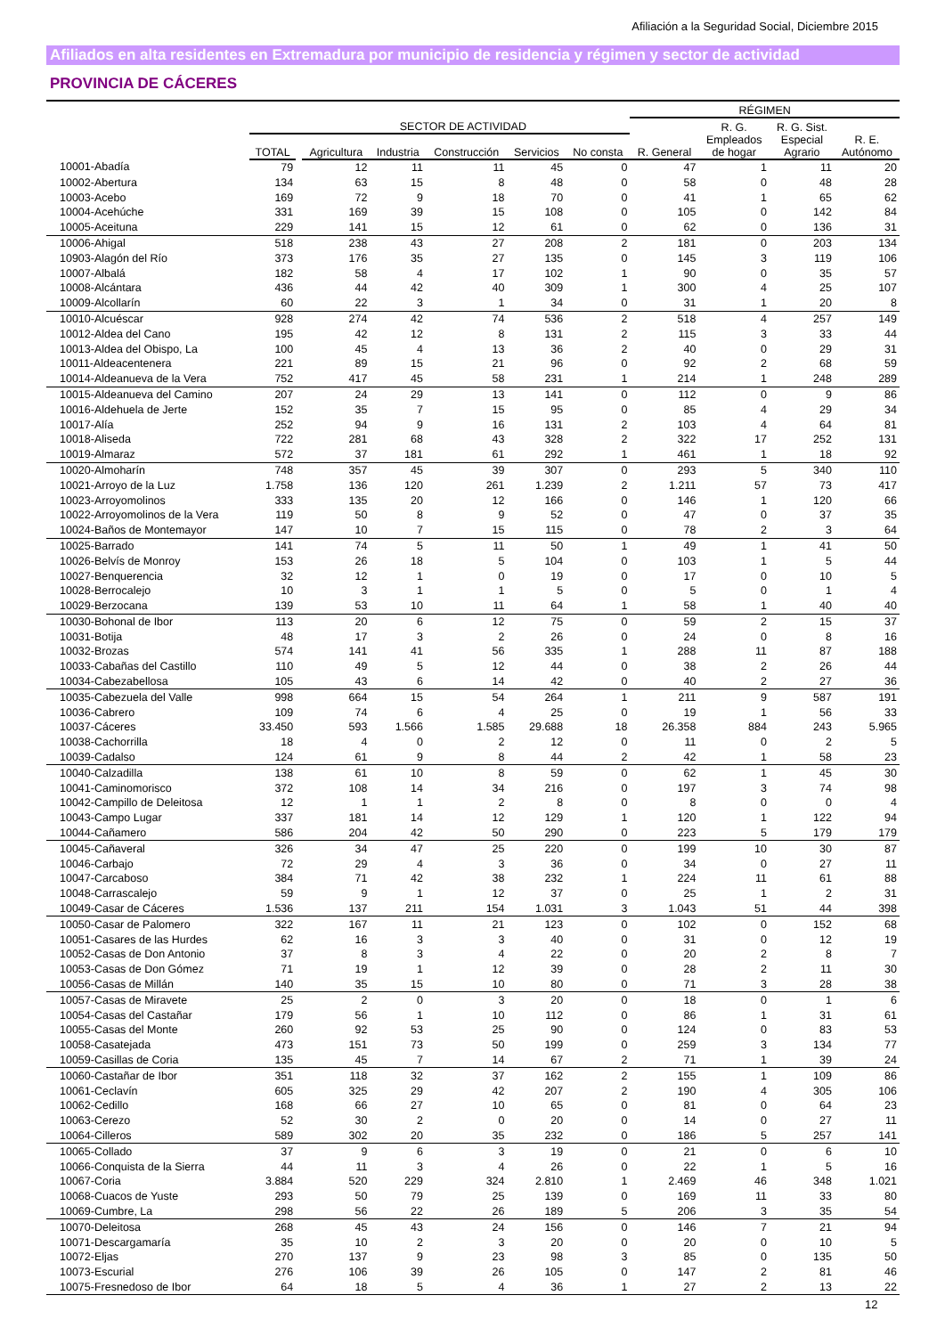Afiliación a la Seguridad Social, Diciembre 2015
Afiliados en alta residentes en Extremadura por municipio de residencia y régimen y sector de actividad
PROVINCIA DE CÁCERES
| | | | | | | | | RÉGIMEN | | | |
| --- | --- | --- | --- | --- | --- | --- | --- | --- | --- | --- | --- |
| | | SECTOR DE ACTIVIDAD | | | | | | | R. G. | R. G. Sist. | |
| | TOTAL | | Agricultura | Industria | Construcción | Servicios | No consta | R. General | Empleados de hogar | Especial Agrario | R. E. Autónomo |
| 10001-Abadía | 79 | | 12 | 11 | 11 | 45 | 0 | 47 | 1 | 11 | 20 |
| 10002-Abertura | 134 | | 63 | 15 | 8 | 48 | 0 | 58 | 0 | 48 | 28 |
| 10003-Acebo | 169 | | 72 | 9 | 18 | 70 | 0 | 41 | 1 | 65 | 62 |
| 10004-Acehúche | 331 | | 169 | 39 | 15 | 108 | 0 | 105 | 0 | 142 | 84 |
| 10005-Aceituna | 229 | | 141 | 15 | 12 | 61 | 0 | 62 | 0 | 136 | 31 |
| 10006-Ahigal | 518 | | 238 | 43 | 27 | 208 | 2 | 181 | 0 | 203 | 134 |
| 10903-Alagón del Río | 373 | | 176 | 35 | 27 | 135 | 0 | 145 | 3 | 119 | 106 |
| 10007-Albalá | 182 | | 58 | 4 | 17 | 102 | 1 | 90 | 0 | 35 | 57 |
| 10008-Alcántara | 436 | | 44 | 42 | 40 | 309 | 1 | 300 | 4 | 25 | 107 |
| 10009-Alcollarín | 60 | | 22 | 3 | 1 | 34 | 0 | 31 | 1 | 20 | 8 |
| 10010-Alcuéscar | 928 | | 274 | 42 | 74 | 536 | 2 | 518 | 4 | 257 | 149 |
| 10012-Aldea del Cano | 195 | | 42 | 12 | 8 | 131 | 2 | 115 | 3 | 33 | 44 |
| 10013-Aldea del Obispo, La | 100 | | 45 | 4 | 13 | 36 | 2 | 40 | 0 | 29 | 31 |
| 10011-Aldeacentenera | 221 | | 89 | 15 | 21 | 96 | 0 | 92 | 2 | 68 | 59 |
| 10014-Aldeanueva de la Vera | 752 | | 417 | 45 | 58 | 231 | 1 | 214 | 1 | 248 | 289 |
| 10015-Aldeanueva del Camino | 207 | | 24 | 29 | 13 | 141 | 0 | 112 | 0 | 9 | 86 |
| 10016-Aldehuela de Jerte | 152 | | 35 | 7 | 15 | 95 | 0 | 85 | 4 | 29 | 34 |
| 10017-Alía | 252 | | 94 | 9 | 16 | 131 | 2 | 103 | 4 | 64 | 81 |
| 10018-Aliseda | 722 | | 281 | 68 | 43 | 328 | 2 | 322 | 17 | 252 | 131 |
| 10019-Almaraz | 572 | | 37 | 181 | 61 | 292 | 1 | 461 | 1 | 18 | 92 |
| 10020-Almoharín | 748 | | 357 | 45 | 39 | 307 | 0 | 293 | 5 | 340 | 110 |
| 10021-Arroyo de la Luz | 1.758 | | 136 | 120 | 261 | 1.239 | 2 | 1.211 | 57 | 73 | 417 |
| 10023-Arroyomolinos | 333 | | 135 | 20 | 12 | 166 | 0 | 146 | 1 | 120 | 66 |
| 10022-Arroyomolinos de la Vera | 119 | | 50 | 8 | 9 | 52 | 0 | 47 | 0 | 37 | 35 |
| 10024-Baños de Montemayor | 147 | | 10 | 7 | 15 | 115 | 0 | 78 | 2 | 3 | 64 |
| 10025-Barrado | 141 | | 74 | 5 | 11 | 50 | 1 | 49 | 1 | 41 | 50 |
| 10026-Belvís de Monroy | 153 | | 26 | 18 | 5 | 104 | 0 | 103 | 1 | 5 | 44 |
| 10027-Benquerencia | 32 | | 12 | 1 | 0 | 19 | 0 | 17 | 0 | 10 | 5 |
| 10028-Berrocalejo | 10 | | 3 | 1 | 1 | 5 | 0 | 5 | 0 | 1 | 4 |
| 10029-Berzocana | 139 | | 53 | 10 | 11 | 64 | 1 | 58 | 1 | 40 | 40 |
| 10030-Bohonal de Ibor | 113 | | 20 | 6 | 12 | 75 | 0 | 59 | 2 | 15 | 37 |
| 10031-Botija | 48 | | 17 | 3 | 2 | 26 | 0 | 24 | 0 | 8 | 16 |
| 10032-Brozas | 574 | | 141 | 41 | 56 | 335 | 1 | 288 | 11 | 87 | 188 |
| 10033-Cabañas del Castillo | 110 | | 49 | 5 | 12 | 44 | 0 | 38 | 2 | 26 | 44 |
| 10034-Cabezabellosa | 105 | | 43 | 6 | 14 | 42 | 0 | 40 | 2 | 27 | 36 |
| 10035-Cabezuela del Valle | 998 | | 664 | 15 | 54 | 264 | 1 | 211 | 9 | 587 | 191 |
| 10036-Cabrero | 109 | | 74 | 6 | 4 | 25 | 0 | 19 | 1 | 56 | 33 |
| 10037-Cáceres | 33.450 | | 593 | 1.566 | 1.585 | 29.688 | 18 | 26.358 | 884 | 243 | 5.965 |
| 10038-Cachorrilla | 18 | | 4 | 0 | 2 | 12 | 0 | 11 | 0 | 2 | 5 |
| 10039-Cadalso | 124 | | 61 | 9 | 8 | 44 | 2 | 42 | 1 | 58 | 23 |
| 10040-Calzadilla | 138 | | 61 | 10 | 8 | 59 | 0 | 62 | 1 | 45 | 30 |
| 10041-Caminomorisco | 372 | | 108 | 14 | 34 | 216 | 0 | 197 | 3 | 74 | 98 |
| 10042-Campillo de Deleitosa | 12 | | 1 | 1 | 2 | 8 | 0 | 8 | 0 | 0 | 4 |
| 10043-Campo Lugar | 337 | | 181 | 14 | 12 | 129 | 1 | 120 | 1 | 122 | 94 |
| 10044-Cañamero | 586 | | 204 | 42 | 50 | 290 | 0 | 223 | 5 | 179 | 179 |
| 10045-Cañaveral | 326 | | 34 | 47 | 25 | 220 | 0 | 199 | 10 | 30 | 87 |
| 10046-Carbajo | 72 | | 29 | 4 | 3 | 36 | 0 | 34 | 0 | 27 | 11 |
| 10047-Carcaboso | 384 | | 71 | 42 | 38 | 232 | 1 | 224 | 11 | 61 | 88 |
| 10048-Carrascalejo | 59 | | 9 | 1 | 12 | 37 | 0 | 25 | 1 | 2 | 31 |
| 10049-Casar de Cáceres | 1.536 | | 137 | 211 | 154 | 1.031 | 3 | 1.043 | 51 | 44 | 398 |
| 10050-Casar de Palomero | 322 | | 167 | 11 | 21 | 123 | 0 | 102 | 0 | 152 | 68 |
| 10051-Casares de las Hurdes | 62 | | 16 | 3 | 3 | 40 | 0 | 31 | 0 | 12 | 19 |
| 10052-Casas de Don Antonio | 37 | | 8 | 3 | 4 | 22 | 0 | 20 | 2 | 8 | 7 |
| 10053-Casas de Don Gómez | 71 | | 19 | 1 | 12 | 39 | 0 | 28 | 2 | 11 | 30 |
| 10056-Casas de Millán | 140 | | 35 | 15 | 10 | 80 | 0 | 71 | 3 | 28 | 38 |
| 10057-Casas de Miravete | 25 | | 2 | 0 | 3 | 20 | 0 | 18 | 0 | 1 | 6 |
| 10054-Casas del Castañar | 179 | | 56 | 1 | 10 | 112 | 0 | 86 | 1 | 31 | 61 |
| 10055-Casas del Monte | 260 | | 92 | 53 | 25 | 90 | 0 | 124 | 0 | 83 | 53 |
| 10058-Casatejada | 473 | | 151 | 73 | 50 | 199 | 0 | 259 | 3 | 134 | 77 |
| 10059-Casillas de Coria | 135 | | 45 | 7 | 14 | 67 | 2 | 71 | 1 | 39 | 24 |
| 10060-Castañar de Ibor | 351 | | 118 | 32 | 37 | 162 | 2 | 155 | 1 | 109 | 86 |
| 10061-Ceclavín | 605 | | 325 | 29 | 42 | 207 | 2 | 190 | 4 | 305 | 106 |
| 10062-Cedillo | 168 | | 66 | 27 | 10 | 65 | 0 | 81 | 0 | 64 | 23 |
| 10063-Cerezo | 52 | | 30 | 2 | 0 | 20 | 0 | 14 | 0 | 27 | 11 |
| 10064-Cilleros | 589 | | 302 | 20 | 35 | 232 | 0 | 186 | 5 | 257 | 141 |
| 10065-Collado | 37 | | 9 | 6 | 3 | 19 | 0 | 21 | 0 | 6 | 10 |
| 10066-Conquista de la Sierra | 44 | | 11 | 3 | 4 | 26 | 0 | 22 | 1 | 5 | 16 |
| 10067-Coria | 3.884 | | 520 | 229 | 324 | 2.810 | 1 | 2.469 | 46 | 348 | 1.021 |
| 10068-Cuacos de Yuste | 293 | | 50 | 79 | 25 | 139 | 0 | 169 | 11 | 33 | 80 |
| 10069-Cumbre, La | 298 | | 56 | 22 | 26 | 189 | 5 | 206 | 3 | 35 | 54 |
| 10070-Deleitosa | 268 | | 45 | 43 | 24 | 156 | 0 | 146 | 7 | 21 | 94 |
| 10071-Descargamaría | 35 | | 10 | 2 | 3 | 20 | 0 | 20 | 0 | 10 | 5 |
| 10072-Eljas | 270 | | 137 | 9 | 23 | 98 | 3 | 85 | 0 | 135 | 50 |
| 10073-Escurial | 276 | | 106 | 39 | 26 | 105 | 0 | 147 | 2 | 81 | 46 |
| 10075-Fresnedoso de Ibor | 64 | | 18 | 5 | 4 | 36 | 1 | 27 | 2 | 13 | 22 |
12